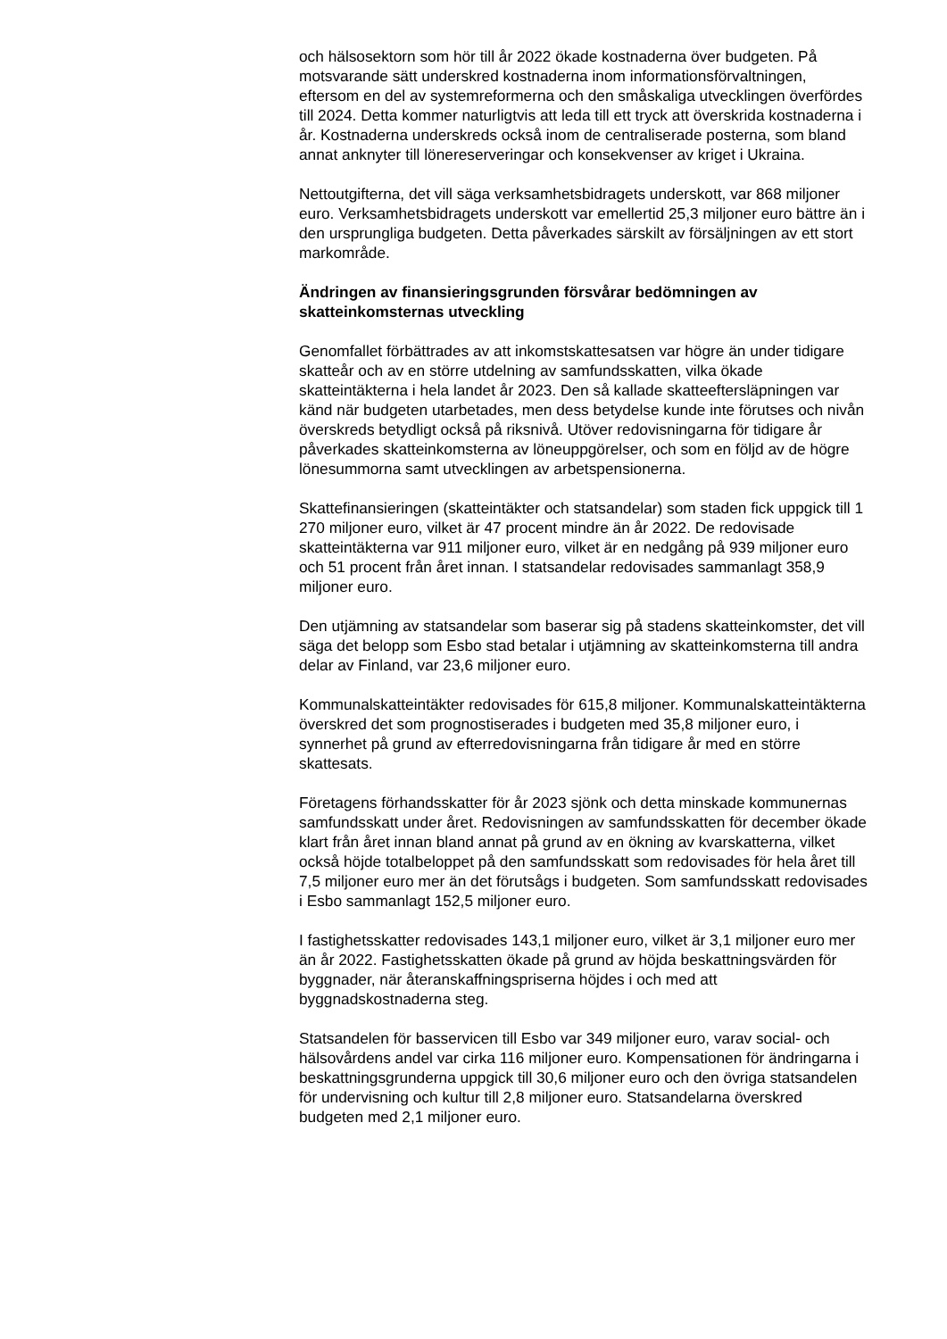och hälsosektorn som hör till år 2022 ökade kostnaderna över budgeten. På motsvarande sätt underskred kostnaderna inom informationsförvaltningen, eftersom en del av systemreformerna och den småskaliga utvecklingen överfördes till 2024. Detta kommer naturligtvis att leda till ett tryck att överskrida kostnaderna i år. Kostnaderna underskreds också inom de centraliserade posterna, som bland annat anknyter till lönereserveringar och konsekvenser av kriget i Ukraina.
Nettoutgifterna, det vill säga verksamhetsbidragets underskott, var 868 miljoner euro. Verksamhetsbidragets underskott var emellertid 25,3 miljoner euro bättre än i den ursprungliga budgeten. Detta påverkades särskilt av försäljningen av ett stort markområde.
Ändringen av finansieringsgrunden försvårar bedömningen av skatteinkomsternas utveckling
Genomfallet förbättrades av att inkomstskattesatsen var högre än under tidigare skatteår och av en större utdelning av samfundsskatten, vilka ökade skatteintäkterna i hela landet år 2023. Den så kallade skatteeftersläpningen var känd när budgeten utarbetades, men dess betydelse kunde inte förutses och nivån överskreds betydligt också på riksnivå. Utöver redovisningarna för tidigare år påverkades skatteinkomsterna av löneuppgörelser, och som en följd av de högre lönesummorna samt utvecklingen av arbetspensionerna.
Skattefinansieringen (skatteintäkter och statsandelar) som staden fick uppgick till 1 270 miljoner euro, vilket är 47 procent mindre än år 2022. De redovisade skatteintäkterna var 911 miljoner euro, vilket är en nedgång på 939 miljoner euro och 51 procent från året innan. I statsandelar redovisades sammanlagt 358,9 miljoner euro.
Den utjämning av statsandelar som baserar sig på stadens skatteinkomster, det vill säga det belopp som Esbo stad betalar i utjämning av skatteinkomsterna till andra delar av Finland, var 23,6 miljoner euro.
Kommunalskatteintäkter redovisades för 615,8 miljoner. Kommunalskatteintäkterna överskred det som prognostiserades i budgeten med 35,8 miljoner euro, i synnerhet på grund av efterredovisningarna från tidigare år med en större skattesats.
Företagens förhandsskatter för år 2023 sjönk och detta minskade kommunernas samfundsskatt under året. Redovisningen av samfundsskatten för december ökade klart från året innan bland annat på grund av en ökning av kvarskatterna, vilket också höjde totalbeloppet på den samfundsskatt som redovisades för hela året till 7,5 miljoner euro mer än det förutsågs i budgeten. Som samfundsskatt redovisades i Esbo sammanlagt 152,5 miljoner euro.
I fastighetsskatter redovisades 143,1 miljoner euro, vilket är 3,1 miljoner euro mer än år 2022. Fastighetsskatten ökade på grund av höjda beskattningsvärden för byggnader, när återanskaffningspriserna höjdes i och med att byggnadskostnaderna steg.
Statsandelen för basservicen till Esbo var 349 miljoner euro, varav social- och hälsovårdens andel var cirka 116 miljoner euro. Kompensationen för ändringarna i beskattningsgrunderna uppgick till 30,6 miljoner euro och den övriga statsandelen för undervisning och kultur till 2,8 miljoner euro. Statsandelarna överskred budgeten med 2,1 miljoner euro.